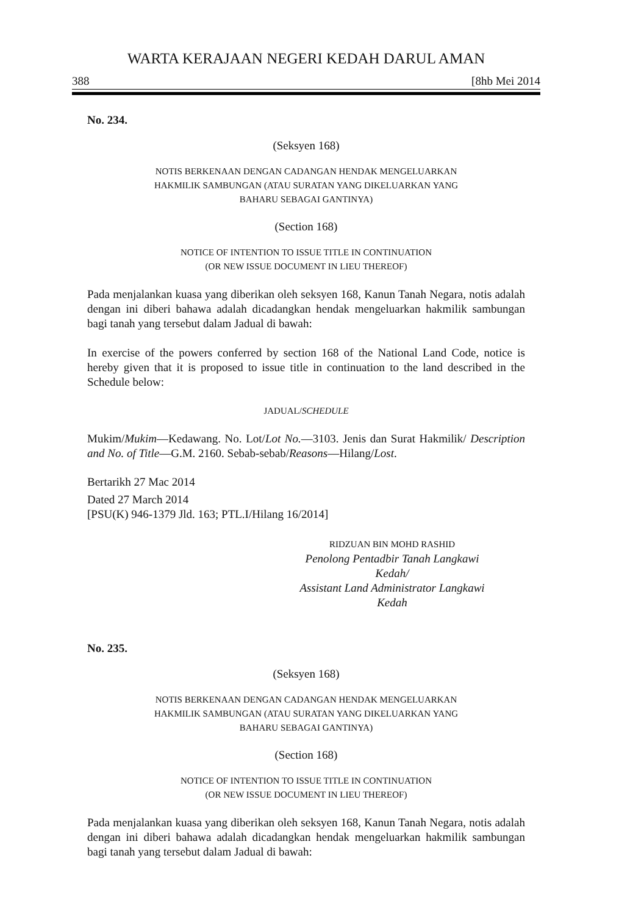WARTA KERAJAAN NEGERI KEDAH DARUL AMAN
388 [8hb Mei 2014
No. 234.
(Seksyen 168)
NOTIS BERKENAAN DENGAN CADANGAN HENDAK MENGELUARKAN
HAKMILIK SAMBUNGAN (ATAU SURATAN YANG DIKELUARKAN YANG
BAHARU SEBAGAI GANTINYA)
(Section 168)
NOTICE OF INTENTION TO ISSUE TITLE IN CONTINUATION
(OR NEW ISSUE DOCUMENT IN LIEU THEREOF)
Pada menjalankan kuasa yang diberikan oleh seksyen 168, Kanun Tanah Negara, notis adalah dengan ini diberi bahawa adalah dicadangkan hendak mengeluarkan hakmilik sambungan bagi tanah yang tersebut dalam Jadual di bawah:
In exercise of the powers conferred by section 168 of the National Land Code, notice is hereby given that it is proposed to issue title in continuation to the land described in the Schedule below:
JADUAL/SCHEDULE
Mukim/Mukim—Kedawang. No. Lot/Lot No.—3103. Jenis dan Surat Hakmilik/ Description and No. of Title—G.M. 2160. Sebab-sebab/Reasons—Hilang/Lost.
Bertarikh 27 Mac 2014
Dated 27 March 2014
[PSU(K) 946-1379 Jld. 163; PTL.I/Hilang 16/2014]
RIDZUAN BIN MOHD RASHID
Penolong Pentadbir Tanah Langkawi
Kedah/
Assistant Land Administrator Langkawi
Kedah
No. 235.
(Seksyen 168)
NOTIS BERKENAAN DENGAN CADANGAN HENDAK MENGELUARKAN
HAKMILIK SAMBUNGAN (ATAU SURATAN YANG DIKELUARKAN YANG
BAHARU SEBAGAI GANTINYA)
(Section 168)
NOTICE OF INTENTION TO ISSUE TITLE IN CONTINUATION
(OR NEW ISSUE DOCUMENT IN LIEU THEREOF)
Pada menjalankan kuasa yang diberikan oleh seksyen 168, Kanun Tanah Negara, notis adalah dengan ini diberi bahawa adalah dicadangkan hendak mengeluarkan hakmilik sambungan bagi tanah yang tersebut dalam Jadual di bawah: